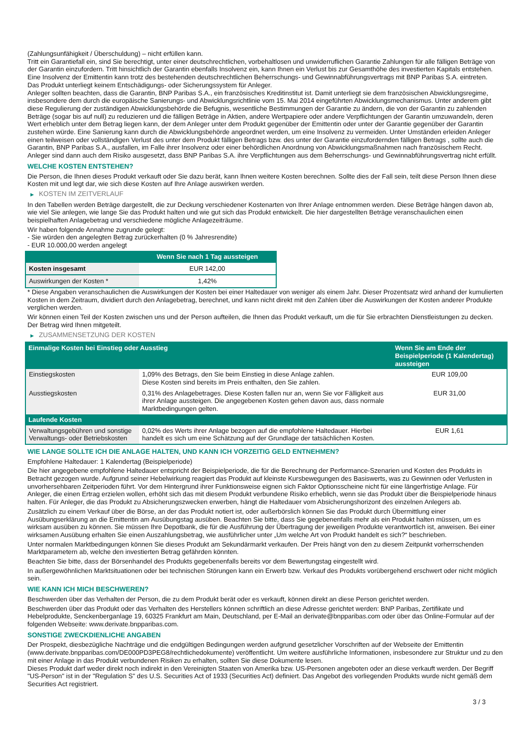(Zahlungsunfähigkeit / Überschuldung) – nicht erfüllen kann.
Tritt ein Garantiefall ein, sind Sie berechtigt, unter einer deutschrechtlichen, vorbehaltlosen und unwiderruflichen Garantie Zahlungen für alle fälligen Beträge von der Garantin einzufordern. Tritt hinsichtlich der Garantin ebenfalls Insolvenz ein, kann Ihnen ein Verlust bis zur Gesamthöhe des investierten Kapitals entstehen. Eine Insolvenz der Emittentin kann trotz des bestehenden deutschrechtlichen Beherrschungs- und Gewinnabführungsvertrags mit BNP Paribas S.A. eintreten.
Das Produkt unterliegt keinem Entschädigungs- oder Sicherungssystem für Anleger.
Anleger sollten beachten, dass die Garantin, BNP Paribas S.A., ein französisches Kreditinstitut ist. Damit unterliegt sie dem französischen Abwicklungsregime, insbesondere dem durch die europäische Sanierungs- und Abwicklungsrichtlinie vom 15. Mai 2014 eingeführten Abwicklungsmechanismus. Unter anderem gibt diese Regulierung der zuständigen Abwicklungsbehörde die Befugnis, wesentliche Bestimmungen der Garantie zu ändern, die von der Garantin zu zahlenden Beträge (sogar bis auf null) zu reduzieren und die fälligen Beträge in Aktien, andere Wertpapiere oder andere Verpflichtungen der Garantin umzuwandeln, deren Wert erheblich unter dem Betrag liegen kann, der dem Anleger unter dem Produkt gegenüber der Emittentin oder unter der Garantie gegenüber der Garantin zustehen würde. Eine Sanierung kann durch die Abwicklungsbehörde angeordnet werden, um eine Insolvenz zu vermeiden. Unter Umständen erleiden Anleger einen teilweisen oder vollständigen Verlust des unter dem Produkt fälligen Betrags bzw. des unter der Garantie einzufordernden fälligen Betrags , sollte auch die Garantin, BNP Paribas S.A., ausfallen, im Falle ihrer Insolvenz oder einer behördlichen Anordnung von Abwicklungsmaßnahmen nach französischem Recht. Anleger sind dann auch dem Risiko ausgesetzt, dass BNP Paribas S.A. ihre Verpflichtungen aus dem Beherrschungs- und Gewinnabführungsvertrag nicht erfüllt.
WELCHE KOSTEN ENTSTEHEN?
Die Person, die Ihnen dieses Produkt verkauft oder Sie dazu berät, kann Ihnen weitere Kosten berechnen. Sollte dies der Fall sein, teilt diese Person Ihnen diese Kosten mit und legt dar, wie sich diese Kosten auf Ihre Anlage auswirken werden.
▶ KOSTEN IM ZEITVERLAUF
In den Tabellen werden Beträge dargestellt, die zur Deckung verschiedener Kostenarten von Ihrer Anlage entnommen werden. Diese Beträge hängen davon ab, wie viel Sie anlegen, wie lange Sie das Produkt halten und wie gut sich das Produkt entwickelt. Die hier dargestellten Beträge veranschaulichen einen beispielhaften Anlagebetrag und verschiedene mögliche Anlagezeiträume.
Wir haben folgende Annahme zugrunde gelegt:
- Sie würden den angelegten Betrag zurückerhalten (0 % Jahresrendite)
- EUR 10.000,00 werden angelegt
| | Wenn Sie nach 1 Tag aussteigen |
| --- | --- |
| Kosten insgesamt | EUR 142,00 |
| Auswirkungen der Kosten * | 1,42% |
* Diese Angaben veranschaulichen die Auswirkungen der Kosten bei einer Haltedauer von weniger als einem Jahr. Dieser Prozentsatz wird anhand der kumulierten Kosten in dem Zeitraum, dividiert durch den Anlagebetrag, berechnet, und kann nicht direkt mit den Zahlen über die Auswirkungen der Kosten anderer Produkte verglichen werden.
Wir können einen Teil der Kosten zwischen uns und der Person aufteilen, die Ihnen das Produkt verkauft, um die für Sie erbrachten Dienstleistungen zu decken. Der Betrag wird Ihnen mitgeteilt.
▶ ZUSAMMENSETZUNG DER KOSTEN
| Einmalige Kosten bei Einstieg oder Ausstieg | | Wenn Sie am Ende der Beispielperiode (1 Kalendertag) aussteigen |
| --- | --- | --- |
| Einstiegskosten | 1,09% des Betrags, den Sie beim Einstieg in diese Anlage zahlen. Diese Kosten sind bereits im Preis enthalten, den Sie zahlen. | EUR 109,00 |
| Ausstiegskosten | 0,31% des Anlagebetrages. Diese Kosten fallen nur an, wenn Sie vor Fälligkeit aus ihrer Anlage aussteigen. Die angegebenen Kosten gehen davon aus, dass normale Marktbedingungen gelten. | EUR 31,00 |
| Laufende Kosten | | |
| Verwaltungsgebühren und sonstige Verwaltungs- oder Betriebskosten | 0,02% des Werts ihrer Anlage bezogen auf die empfohlene Haltedauer. Hierbei handelt es sich um eine Schätzung auf der Grundlage der tatsächlichen Kosten. | EUR 1,61 |
WIE LANGE SOLLTE ICH DIE ANLAGE HALTEN, UND KANN ICH VORZEITIG GELD ENTNEHMEN?
Empfohlene Haltedauer: 1 Kalendertag (Beispielperiode)
Die hier angegebene empfohlene Haltedauer entspricht der Beispielperiode, die für die Berechnung der Performance-Szenarien und Kosten des Produkts in Betracht gezogen wurde. Aufgrund seiner Hebelwirkung reagiert das Produkt auf kleinste Kursbewegungen des Basiswerts, was zu Gewinnen oder Verlusten in unvorhersehbaren Zeitperioden führt. Vor dem Hintergrund ihrer Funktionsweise eignen sich Faktor Optionsscheine nicht für eine längerfristige Anlage. Für Anleger, die einen Ertrag erzielen wollen, erhöht sich das mit diesem Produkt verbundene Risiko erheblich, wenn sie das Produkt über die Beispielperiode hinaus halten. Für Anleger, die das Produkt zu Absicherungszwecken erwerben, hängt die Haltedauer vom Absicherungshorizont des einzelnen Anlegers ab.
Zusätzlich zu einem Verkauf über die Börse, an der das Produkt notiert ist, oder außerbörslich können Sie das Produkt durch Übermittlung einer Ausübungserklärung an die Emittentin am Ausübungstag ausüben. Beachten Sie bitte, dass Sie gegebenenfalls mehr als ein Produkt halten müssen, um es wirksam ausüben zu können. Sie müssen Ihre Depotbank, die für die Ausführung der Übertragung der jeweiligen Produkte verantwortlich ist, anweisen. Bei einer wirksamen Ausübung erhalten Sie einen Auszahlungsbetrag, wie ausführlicher unter „Um welche Art von Produkt handelt es sich?“ beschrieben.
Unter normalen Marktbedingungen können Sie dieses Produkt am Sekundärmarkt verkaufen. Der Preis hängt von den zu diesem Zeitpunkt vorherrschenden Marktparametern ab, welche den investierten Betrag gefährden könnten.
Beachten Sie bitte, dass der Börsenhandel des Produkts gegebenenfalls bereits vor dem Bewertungstag eingestellt wird.
In außergewöhnlichen Marktsituationen oder bei technischen Störungen kann ein Erwerb bzw. Verkauf des Produkts vorübergehend erschwert oder nicht möglich sein.
WIE KANN ICH MICH BESCHWEREN?
Beschwerden über das Verhalten der Person, die zu dem Produkt berät oder es verkauft, können direkt an diese Person gerichtet werden.
Beschwerden über das Produkt oder das Verhalten des Herstellers können schriftlich an diese Adresse gerichtet werden: BNP Paribas, Zertifikate und Hebelprodukte, Senckenberganlage 19, 60325 Frankfurt am Main, Deutschland, per E-Mail an derivate@bnpparibas.com oder über das Online-Formular auf der folgenden Webseite: www.derivate.bnpparibas.com.
SONSTIGE ZWECKDIENLICHE ANGABEN
Der Prospekt, diesbezügliche Nachträge und die endgültigen Bedingungen werden aufgrund gesetzlicher Vorschriften auf der Webseite der Emittentin (www.derivate.bnpparibas.com/DE000PD3PEG8/rechtlichedokumente) veröffentlicht. Um weitere ausführliche Informationen, insbesondere zur Struktur und zu den mit einer Anlage in das Produkt verbundenen Risiken zu erhalten, sollten Sie diese Dokumente lesen.
Dieses Produkt darf weder direkt noch indirekt in den Vereinigten Staaten von Amerika bzw. US-Personen angeboten oder an diese verkauft werden. Der Begriff "US-Person" ist in der "Regulation S" des U.S. Securities Act of 1933 (Securities Act) definiert. Das Angebot des vorliegenden Produkts wurde nicht gemäß dem Securities Act registriert.
3 / 3